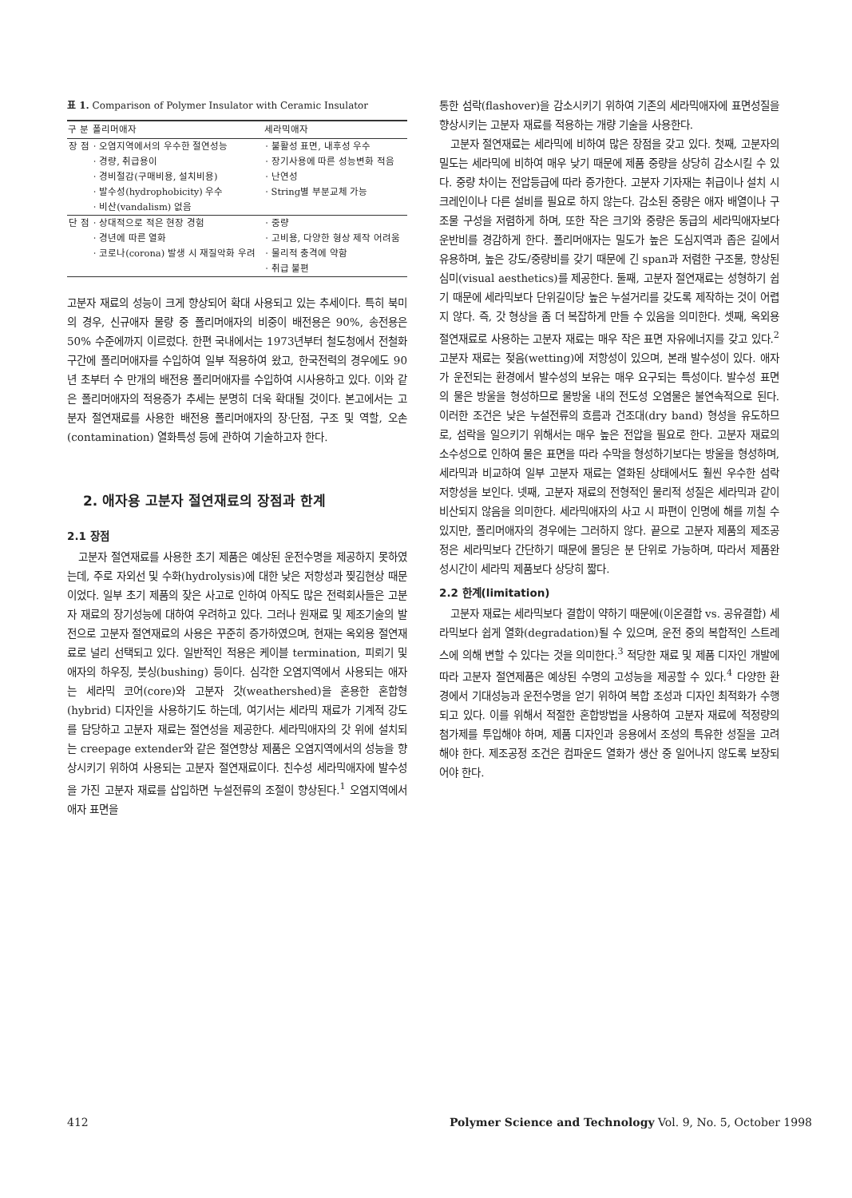표 1. Comparison of Polymer Insulator with Ceramic Insulator
| 구 분 | 폴리머애자 | 세라믹애자 |
| --- | --- | --- |
| 장 점 | · 오염지역에서의 우수한 절연성능 · 경량, 취급용이 · 경비절감(구매비용, 설치비용) · 발수성(hydrophobicity) 우수 · 비산(vandalism) 없음 | · 불활성 표면, 내후성 우수 · 장기사용에 따른 성능변화 적음 · 난연성 · String별 부분교체 가능 |
| 단 점 | · 상대적으로 적은 현장 경험 · 경년에 따른 열화 · 코로나(corona) 발생 시 재질악화 우려 | · 중량 · 고비용, 다양한 형상 제작 어려움 · 물리적 충격에 약함 · 취급 불편 |
고분자 재료의 성능이 크게 향상되어 확대 사용되고 있는 추세이다. 특히 북미의 경우, 신규애자 물량 중 폴리머애자의 비중이 배전용은 90%, 송전용은 50% 수준에까지 이르렀다. 한편 국내에서는 1973년부터 철도청에서 전철화 구간에 폴리머애자를 수입하여 일부 적용하여 왔고, 한국전력의 경우에도 90년 초부터 수 만개의 배전용 폴리머애자를 수입하여 시사용하고 있다. 이와 같은 폴리머애자의 적용증가 추세는 분명히 더욱 확대될 것이다. 본고에서는 고분자 절연재료를 사용한 배전용 폴리머애자의 장·단점, 구조 및 역할, 오손(contamination) 열화특성 등에 관하여 기술하고자 한다.
2. 애자용 고분자 절연재료의 장점과 한계
2.1 장점
고분자 절연재료를 사용한 초기 제품은 예상된 운전수명을 제공하지 못하였는데, 주로 자외선 및 수화(hydrolysis)에 대한 낮은 저항성과 찢김현상 때문이었다. 일부 초기 제품의 잦은 사고로 인하여 아직도 많은 전력회사들은 고분자 재료의 장기성능에 대하여 우려하고 있다. 그러나 원재료 및 제조기술의 발전으로 고분자 절연재료의 사용은 꾸준히 증가하였으며, 현재는 옥외용 절연재료로 널리 선택되고 있다. 일반적인 적용은 케이블 termination, 피뢰기 및 애자의 하우징, 붓싱(bushing) 등이다. 심각한 오염지역에서 사용되는 애자는 세라믹 코어(core)와 고분자 갓(weathershed)을 혼용한 혼합형(hybrid) 디자인을 사용하기도 하는데, 여기서는 세라믹 재료가 기계적 강도를 담당하고 고분자 재료는 절연성을 제공한다. 세라믹애자의 갓 위에 설치되는 creepage extender와 같은 절연향상 제품은 오염지역에서의 성능을 향상시키기 위하여 사용되는 고분자 절연재료이다. 친수성 세라믹애자에 발수성을 가진 고분자 재료를 삽입하면 누설전류의 조절이 향상된다.<sup>1</sup> 오염지역에서 애자 표면을
통한 섬락(flashover)을 감소시키기 위하여 기존의 세라믹애자에 표면성질을 향상시키는 고분자 재료를 적용하는 개량 기술을 사용한다.
고분자 절연재료는 세라믹에 비하여 많은 장점을 갖고 있다. 첫째, 고분자의 밀도는 세라믹에 비하여 매우 낮기 때문에 제품 중량을 상당히 감소시킬 수 있다. 중량 차이는 전압등급에 따라 증가한다. 고분자 기자재는 취급이나 설치 시 크레인이나 다른 설비를 필요로 하지 않는다. 감소된 중량은 애자 배열이나 구조물 구성을 저렴하게 하며, 또한 작은 크기와 중량은 동급의 세라믹애자보다 운반비를 경감하게 한다. 폴리머애자는 밀도가 높은 도심지역과 좁은 길에서 유용하며, 높은 강도/중량비를 갖기 때문에 긴 span과 저렴한 구조물, 향상된 심미(visual aesthetics)를 제공한다. 둘째, 고분자 절연재료는 성형하기 쉽기 때문에 세라믹보다 단위길이당 높은 누설거리를 갖도록 제작하는 것이 어렵지 않다. 즉, 갓 형상을 좀 더 복잡하게 만들 수 있음을 의미한다. 셋째, 옥외용 절연재료로 사용하는 고분자 재료는 매우 작은 표면 자유에너지를 갖고 있다.<sup>2</sup> 고분자 재료는 젖음(wetting)에 저항성이 있으며, 본래 발수성이 있다. 애자가 운전되는 환경에서 발수성의 보유는 매우 요구되는 특성이다. 발수성 표면의 물은 방울을 형성하므로 물방울 내의 전도성 오염물은 불연속적으로 된다. 이러한 조건은 낮은 누설전류의 흐름과 건조대(dry band) 형성을 유도하므로, 섬락을 일으키기 위해서는 매우 높은 전압을 필요로 한다. 고분자 재료의 소수성으로 인하여 물은 표면을 따라 수막을 형성하기보다는 방울을 형성하며, 세라믹과 비교하여 일부 고분자 재료는 열화된 상태에서도 훨씬 우수한 섬락 저항성을 보인다. 넷째, 고분자 재료의 전형적인 물리적 성질은 세라믹과 같이 비산되지 않음을 의미한다. 세라믹애자의 사고 시 파편이 인명에 해를 끼칠 수 있지만, 폴리머애자의 경우에는 그러하지 않다. 끝으로 고분자 제품의 제조공정은 세라믹보다 간단하기 때문에 몰딩은 분 단위로 가능하며, 따라서 제품완성시간이 세라믹 제품보다 상당히 짧다.
2.2 한계(limitation)
고분자 재료는 세라믹보다 결합이 약하기 때문에(이온결합 vs. 공유결합) 세라믹보다 쉽게 열화(degradation)될 수 있으며, 운전 중의 복합적인 스트레스에 의해 변할 수 있다는 것을 의미한다.<sup>3</sup> 적당한 재료 및 제품 디자인 개발에 따라 고분자 절연제품은 예상된 수명의 고성능을 제공할 수 있다.<sup>4</sup> 다양한 환경에서 기대성능과 운전수명을 얻기 위하여 복합 조성과 디자인 최적화가 수행되고 있다. 이를 위해서 적절한 혼합방법을 사용하여 고분자 재료에 적정량의 첨가제를 투입해야 하며, 제품 디자인과 응용에서 조성의 특유한 성질을 고려해야 한다. 제조공정 조건은 컴파운드 열화가 생산 중 일어나지 않도록 보장되어야 한다.
412 Polymer Science and Technology Vol. 9, No. 5, October 1998